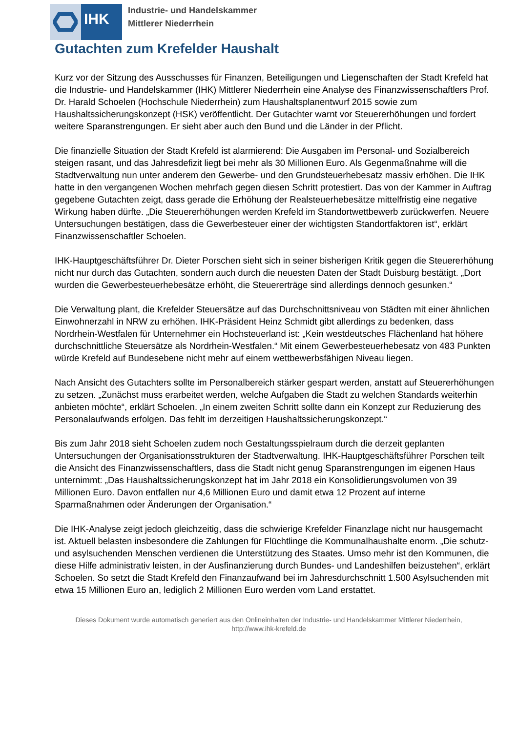IHK
Industrie- und Handelskammer
Mittlerer Niederrhein
Gutachten zum Krefelder Haushalt
Kurz vor der Sitzung des Ausschusses für Finanzen, Beteiligungen und Liegenschaften der Stadt Krefeld hat die Industrie- und Handelskammer (IHK) Mittlerer Niederrhein eine Analyse des Finanzwissenschaftlers Prof. Dr. Harald Schoelen (Hochschule Niederrhein) zum Haushaltsplanentwurf 2015 sowie zum Haushaltssicherungskonzept (HSK) veröffentlicht. Der Gutachter warnt vor Steuererhöhungen und fordert weitere Sparanstrengungen. Er sieht aber auch den Bund und die Länder in der Pflicht.
Die finanzielle Situation der Stadt Krefeld ist alarmierend: Die Ausgaben im Personal- und Sozialbereich steigen rasant, und das Jahresdefizit liegt bei mehr als 30 Millionen Euro. Als Gegenmaßnahme will die Stadtverwaltung nun unter anderem den Gewerbe- und den Grundsteuerhebesatz massiv erhöhen. Die IHK hatte in den vergangenen Wochen mehrfach gegen diesen Schritt protestiert. Das von der Kammer in Auftrag gegebene Gutachten zeigt, dass gerade die Erhöhung der Realsteuerhebesätze mittelfristig eine negative Wirkung haben dürfte. „Die Steuererhöhungen werden Krefeld im Standortwettbewerb zurückwerfen. Neuere Untersuchungen bestätigen, dass die Gewerbesteuer einer der wichtigsten Standortfaktoren ist“, erklärt Finanzwissenschaftler Schoelen.
IHK-Hauptgeschäftsführer Dr. Dieter Porschen sieht sich in seiner bisherigen Kritik gegen die Steuererhöhung nicht nur durch das Gutachten, sondern auch durch die neuesten Daten der Stadt Duisburg bestätigt. „Dort wurden die Gewerbesteuerhebesätze erhöht, die Steuererträge sind allerdings dennoch gesunken.“
Die Verwaltung plant, die Krefelder Steuersätze auf das Durchschnittsniveau von Städten mit einer ähnlichen Einwohnerzahl in NRW zu erhöhen. IHK-Präsident Heinz Schmidt gibt allerdings zu bedenken, dass Nordrhein-Westfalen für Unternehmer ein Hochsteuerland ist: „Kein westdeutsches Flächenland hat höhere durchschnittliche Steuersätze als Nordrhein-Westfalen.“ Mit einem Gewerbesteuerhebesatz von 483 Punkten würde Krefeld auf Bundesebene nicht mehr auf einem wettbewerbsfähigen Niveau liegen.
Nach Ansicht des Gutachters sollte im Personalbereich stärker gespart werden, anstatt auf Steuererhöhungen zu setzen. „Zunächst muss erarbeitet werden, welche Aufgaben die Stadt zu welchen Standards weiterhin anbieten möchte“, erklärt Schoelen. „In einem zweiten Schritt sollte dann ein Konzept zur Reduzierung des Personalaufwands erfolgen. Das fehlt im derzeitigen Haushaltssicherungskonzept.“
Bis zum Jahr 2018 sieht Schoelen zudem noch Gestaltungsspielraum durch die derzeit geplanten Untersuchungen der Organisationsstrukturen der Stadtverwaltung. IHK-Hauptgeschäftsführer Porschen teilt die Ansicht des Finanzwissenschaftlers, dass die Stadt nicht genug Sparanstrengungen im eigenen Haus unternimmt: „Das Haushaltssicherungskonzept hat im Jahr 2018 ein Konsolidierungsvolumen von 39 Millionen Euro. Davon entfallen nur 4,6 Millionen Euro und damit etwa 12 Prozent auf interne Sparmaßnahmen oder Änderungen der Organisation.“
Die IHK-Analyse zeigt jedoch gleichzeitig, dass die schwierige Krefelder Finanzlage nicht nur hausgemacht ist. Aktuell belasten insbesondere die Zahlungen für Flüchtlinge die Kommunalhaushalte enorm. „Die schutz- und asylsuchenden Menschen verdienen die Unterstützung des Staates. Umso mehr ist den Kommunen, die diese Hilfe administrativ leisten, in der Ausfinanzierung durch Bundes- und Landeshilfen beizustehen“, erklärt Schoelen. So setzt die Stadt Krefeld den Finanzaufwand bei im Jahresdurchschnitt 1.500 Asylsuchenden mit etwa 15 Millionen Euro an, lediglich 2 Millionen Euro werden vom Land erstattet.
Dieses Dokument wurde automatisch generiert aus den Onlineinhalten der Industrie- und Handelskammer Mittlerer Niederrhein,
http://www.ihk-krefeld.de